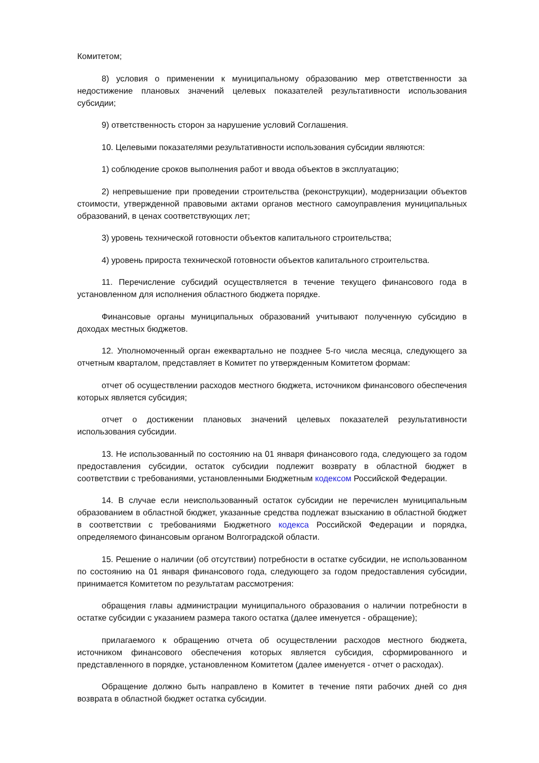Комитетом;
8) условия о применении к муниципальному образованию мер ответственности за недостижение плановых значений целевых показателей результативности использования субсидии;
9) ответственность сторон за нарушение условий Соглашения.
10. Целевыми показателями результативности использования субсидии являются:
1) соблюдение сроков выполнения работ и ввода объектов в эксплуатацию;
2) непревышение при проведении строительства (реконструкции), модернизации объектов стоимости, утвержденной правовыми актами органов местного самоуправления муниципальных образований, в ценах соответствующих лет;
3) уровень технической готовности объектов капитального строительства;
4) уровень прироста технической готовности объектов капитального строительства.
11. Перечисление субсидий осуществляется в течение текущего финансового года в установленном для исполнения областного бюджета порядке.
Финансовые органы муниципальных образований учитывают полученную субсидию в доходах местных бюджетов.
12. Уполномоченный орган ежеквартально не позднее 5-го числа месяца, следующего за отчетным кварталом, представляет в Комитет по утвержденным Комитетом формам:
отчет об осуществлении расходов местного бюджета, источником финансового обеспечения которых является субсидия;
отчет о достижении плановых значений целевых показателей результативности использования субсидии.
13. Не использованный по состоянию на 01 января финансового года, следующего за годом предоставления субсидии, остаток субсидии подлежит возврату в областной бюджет в соответствии с требованиями, установленными Бюджетным кодексом Российской Федерации.
14. В случае если неиспользованный остаток субсидии не перечислен муниципальным образованием в областной бюджет, указанные средства подлежат взысканию в областной бюджет в соответствии с требованиями Бюджетного кодекса Российской Федерации и порядка, определяемого финансовым органом Волгоградской области.
15. Решение о наличии (об отсутствии) потребности в остатке субсидии, не использованном по состоянию на 01 января финансового года, следующего за годом предоставления субсидии, принимается Комитетом по результатам рассмотрения:
обращения главы администрации муниципального образования о наличии потребности в остатке субсидии с указанием размера такого остатка (далее именуется - обращение);
прилагаемого к обращению отчета об осуществлении расходов местного бюджета, источником финансового обеспечения которых является субсидия, сформированного и представленного в порядке, установленном Комитетом (далее именуется - отчет о расходах).
Обращение должно быть направлено в Комитет в течение пяти рабочих дней со дня возврата в областной бюджет остатка субсидии.